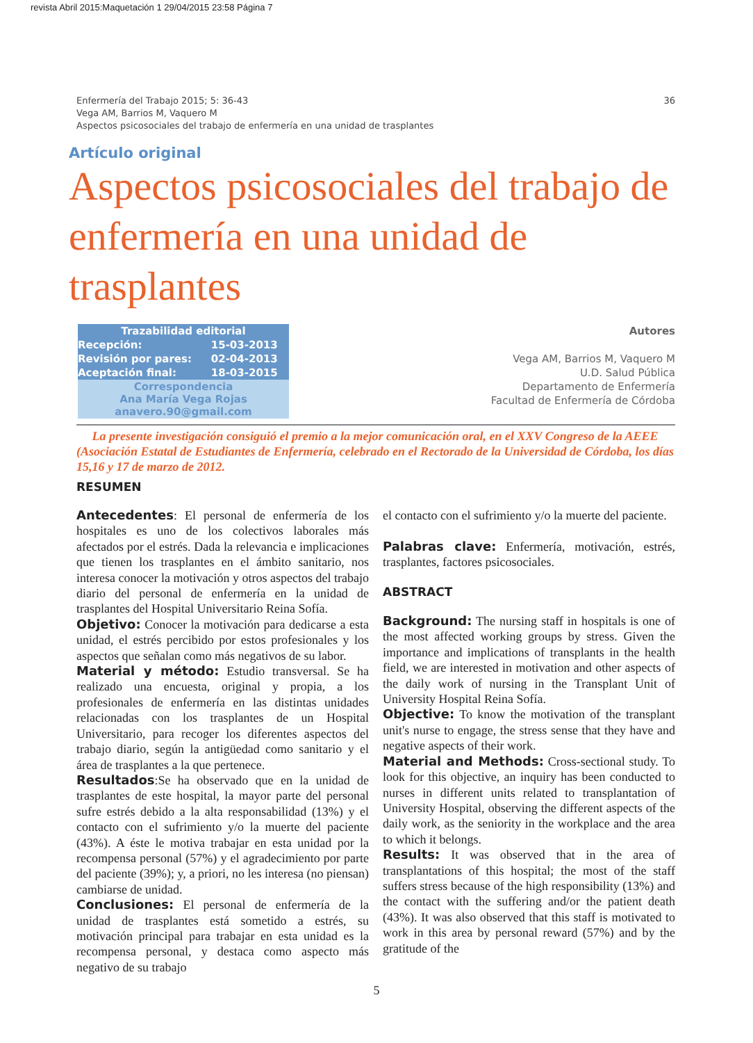revista Abril 2015:Maquetación 1 29/04/2015 23:58 Página 7
36 Enfermería del Trabajo 2015; 5: 36-43
Vega AM, Barrios M, Vaquero M
Aspectos psicosociales del trabajo de enfermería en una unidad de trasplantes
Artículo original
Aspectos psicosociales del trabajo de enfermería en una unidad de trasplantes
| Trazabilidad editorial | |
| --- | --- |
| Recepción: | 15-03-2013 |
| Revisión por pares: | 02-04-2013 |
| Aceptación final: | 18-03-2015 |
| Correspondencia Ana María Vega Rojas anavero.90@gmail.com | |
Autores
Vega AM, Barrios M, Vaquero M
U.D. Salud Pública
Departamento de Enfermería
Facultad de Enfermería de Córdoba
La presente investigación consiguió el premio a la mejor comunicación oral, en el XXV Congreso de la AEEE (Asociación Estatal de Estudiantes de Enfermería, celebrado en el Rectorado de la Universidad de Córdoba, los días 15,16 y 17 de marzo de 2012.
RESUMEN
Antecedentes: El personal de enfermería de los hospitales es uno de los colectivos laborales más afectados por el estrés. Dada la relevancia e implicaciones que tienen los trasplantes en el ámbito sanitario, nos interesa conocer la motivación y otros aspectos del trabajo diario del personal de enfermería en la unidad de trasplantes del Hospital Universitario Reina Sofía.
Objetivo: Conocer la motivación para dedicarse a esta unidad, el estrés percibido por estos profesionales y los aspectos que señalan como más negativos de su labor.
Material y método: Estudio transversal. Se ha realizado una encuesta, original y propia, a los profesionales de enfermería en las distintas unidades relacionadas con los trasplantes de un Hospital Universitario, para recoger los diferentes aspectos del trabajo diario, según la antigüedad como sanitario y el área de trasplantes a la que pertenece.
Resultados:Se ha observado que en la unidad de trasplantes de este hospital, la mayor parte del personal sufre estrés debido a la alta responsabilidad (13%) y el contacto con el sufrimiento y/o la muerte del paciente (43%). A éste le motiva trabajar en esta unidad por la recompensa personal (57%) y el agradecimiento por parte del paciente (39%); y, a priori, no les interesa (no piensan) cambiarse de unidad.
Conclusiones: El personal de enfermería de la unidad de trasplantes está sometido a estrés, su motivación principal para trabajar en esta unidad es la recompensa personal, y destaca como aspecto más negativo de su trabajo
el contacto con el sufrimiento y/o la muerte del paciente.
Palabras clave: Enfermería, motivación, estrés, trasplantes, factores psicosociales.
ABSTRACT
Background: The nursing staff in hospitals is one of the most affected working groups by stress. Given the importance and implications of transplants in the health field, we are interested in motivation and other aspects of the daily work of nursing in the Transplant Unit of University Hospital Reina Sofía.
Objective: To know the motivation of the transplant unit's nurse to engage, the stress sense that they have and negative aspects of their work.
Material and Methods: Cross-sectional study. To look for this objective, an inquiry has been conducted to nurses in different units related to transplantation of University Hospital, observing the different aspects of the daily work, as the seniority in the workplace and the area to which it belongs.
Results: It was observed that in the area of transplantations of this hospital; the most of the staff suffers stress because of the high responsibility (13%) and the contact with the suffering and/or the patient death (43%). It was also observed that this staff is motivated to work in this area by personal reward (57%) and by the gratitude of the
5